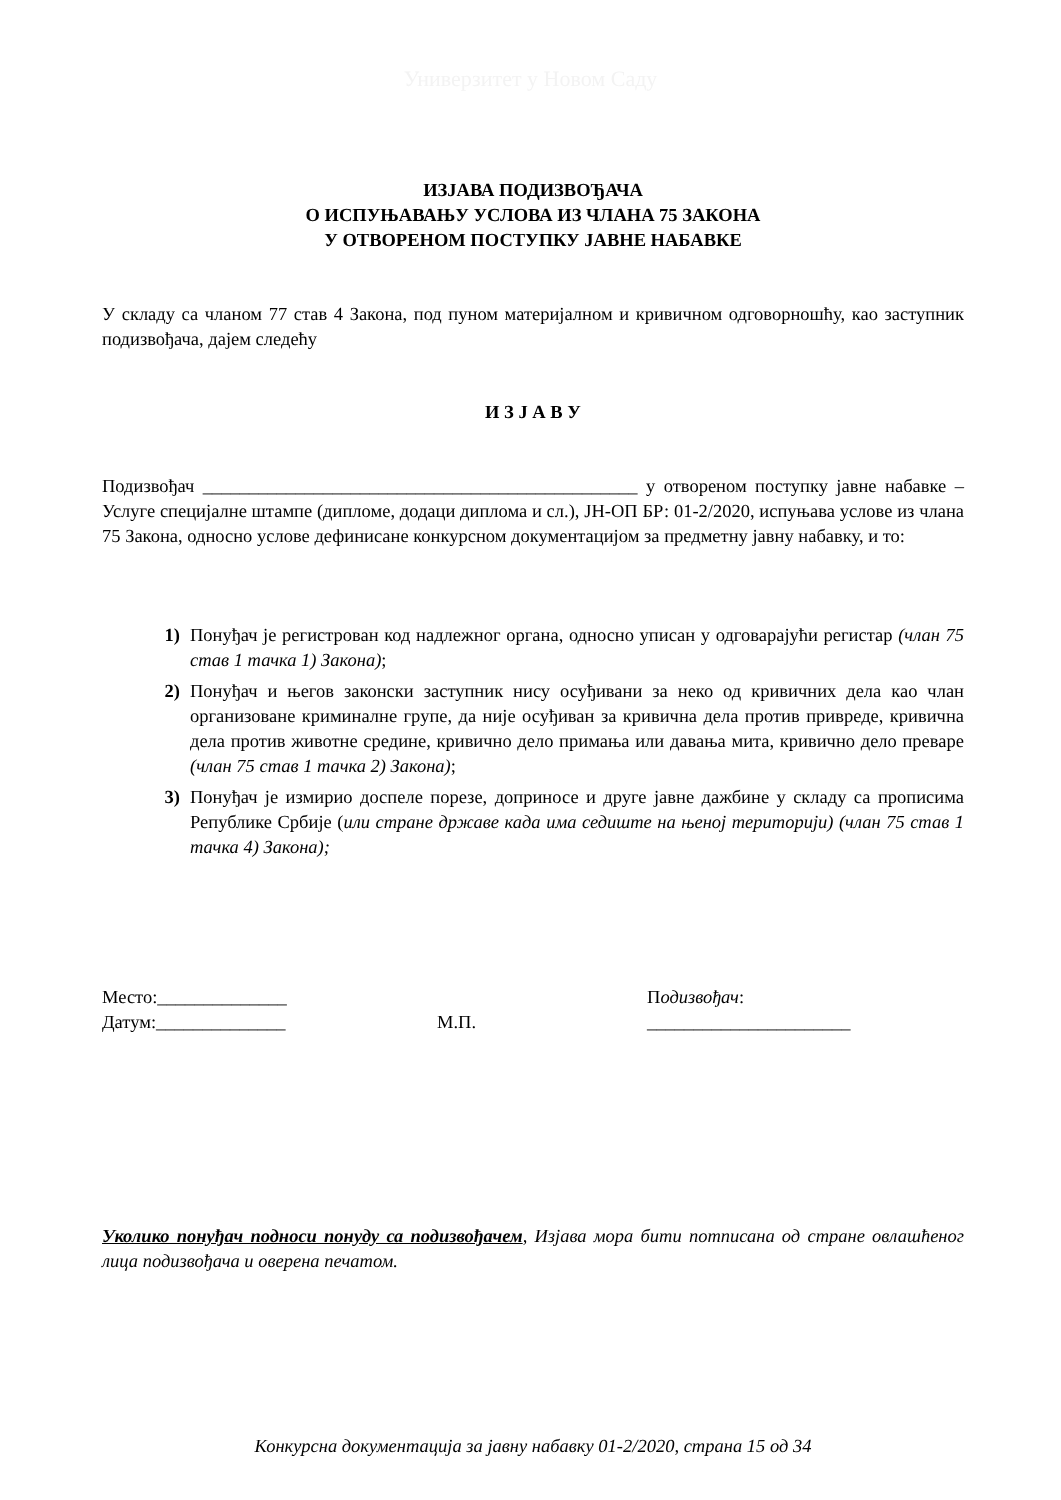Универзитет у Новом Саду
ИЗЈАВА ПОДИЗВОЂАЧА
О ИСПУЊАВАЊУ УСЛОВА ИЗ ЧЛАНА 75 ЗАКОНА
У ОТВОРЕНОМ ПОСТУПКУ ЈАВНЕ НАБАВКЕ
У складу са чланом 77 став 4 Закона, под пуном материјалном и кривичном одговорношћу, као заступник подизвођача, дајем следећу
И З Ј А В У
Подизвођач _______________________________________________ у отвореном поступку јавне набавке – Услуге специјалне штампе (дипломе, додаци диплома и сл.), ЈН-ОП БР: 01-2/2020, испуњава услове из члана 75 Закона, односно услове дефинисане конкурсном документацијом за предметну јавну набавку, и то:
1) Понуђач је регистрован код надлежног органа, односно уписан у одговарајући регистар (члан 75 став 1 тачка 1) Закона);
2) Понуђач и његов законски заступник нису осуђивани за неко од кривичних дела као члан организоване криминалне групе, да није осуђиван за кривична дела против привреде, кривична дела против животне средине, кривично дело примања или давања мита, кривично дело преваре (члан 75 став 1 тачка 2) Закона);
3) Понуђач је измирио доспеле порезе, доприносе и друге јавне дажбине у складу са прописима Републике Србије (или стране државе када има седиште на њеној територији) (члан 75 став 1 тачка 4) Закона);
Место:______________
Датум:______________
М.П. Подизвођач:
______________________
Уколико понуђач подноси понуду са подизвођачем, Изјава мора бити потписана од стране овлашћеног лица подизвођача и оверена печатом.
Конкурсна документација за јавну набавку 01-2/2020, страна 15 од 34